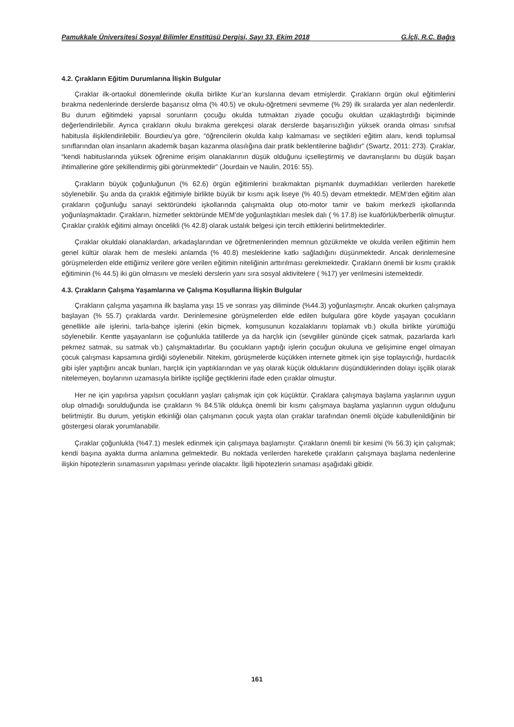Pamukkale Üniversitesi Sosyal Bilimler Enstitüsü Dergisi, Sayı 33, Ekim 2018 G.İçli, R.C. Bağış
4.2. Çırakların Eğitim Durumlarına İlişkin Bulgular
Çıraklar ilk-ortaokul dönemlerinde okulla birlikte Kur’an kurslarına devam etmişlerdir. Çırakların örgün okul eğitimlerini bırakma nedenlerinde derslerde başarısız olma (% 40.5) ve okulu-öğretmeni sevmeme (% 29) ilk sıralarda yer alan nedenlerdir. Bu durum eğitimdeki yapısal sorunların çocuğu okulda tutmaktan ziyade çocuğu okuldan uzaklaştırdığı biçiminde değerlendirilebilir. Ayrıca çırakların okulu bırakma gerekçesi olarak derslerde başarısızlığın yüksek oranda olması sınıfsal habitusla ilişkilendirilebilir. Bourdieu’ya göre, “öğrencilerin okulda kalıp kalmaması ve seçtikleri eğitim alanı, kendi toplumsal sınıflarından olan insanların akademik başarı kazanma olasılığına dair pratik beklentilerine bağlıdır” (Swartz, 2011: 273). Çıraklar, “kendi habituslarında yüksek öğrenime erişim olanaklarının düşük olduğunu içselleştirmiş ve davranışlarını bu düşük başarı ihtimallerine göre şekillendirmiş gibi görünmektedir” (Jourdain ve Naulin, 2016: 55).
Çırakların büyük çoğunluğunun (% 62.6) örgün eğitimlerini bırakmaktan pişmanlık duymadıkları verilerden hareketle söylenebilir. Şu anda da çıraklık eğitimiyle birlikte büyük bir kısmı açık liseye (% 40.5) devam etmektedir. MEM’den eğitim alan çırakların çoğunluğu sanayi sektöründeki işkollarında çalışmakta olup oto-motor tamir ve bakım merkezli işkollarında yoğunlaşmaktadır. Çırakların, hizmetler sektöründe MEM’de yoğunlaştıkları meslek dalı ( % 17.8) ise kuaförlük/berberlik olmuştur. Çıraklar çıraklık eğitimi almayı öncelikli (% 42.8) olarak ustalık belgesi için tercih ettiklerini belirtmektedirler.
Çıraklar okuldaki olanaklardan, arkadaşlarından ve öğretmenlerinden memnun gözükmekte ve okulda verilen eğitimin hem genel kültür olarak hem de mesleki anlamda (% 40.8) mesleklerine katkı sağladığını düşünmektedir. Ancak derinlemesine görüşmelerden elde ettiğimiz verilere göre verilen eğitimin niteliğinin arttırılması gerekmektedir. Çırakların önemli bir kısmı çıraklık eğitiminin (% 44.5) iki gün olmasını ve mesleki derslerin yanı sıra sosyal aktivitelere ( %17) yer verilmesini istemektedir.
4.3. Çırakların Çalışma Yaşamlarına ve Çalışma Koşullarına İlişkin Bulgular
Çırakların çalışma yaşamına ilk başlama yaşı 15 ve sonrası yaş diliminde (%44.3) yoğunlaşmıştır. Ancak okurken çalışmaya başlayan (% 55.7) çıraklarda vardır. Derinlemesine görüşmelerden elde edilen bulgulara göre köyde yaşayan çocukların genellikle aile işlerini, tarla-bahçe işlerini (ekin biçmek, komşusunun kozalaklarını toplamak vb.) okulla birlikte yürüttüğü söylenebilir. Kentte yaşayanların ise çoğunlukla tatillerde ya da harçlık için (sevgililer gününde çiçek satmak, pazarlarda karlı pekmez satmak, su satmak vb.) çalışmaktadırlar. Bu çocukların yaptığı işlerin çocuğun okuluna ve gelişimine engel olmayan çocuk çalışması kapsamına girdiği söylenebilir. Nitekim, görüşmelerde küçükken internete gitmek için şişe toplayıcılığı, hurdacılık gibi işler yaptığını ancak bunları, harçlık için yaptıklarından ve yaş olarak küçük olduklarını düşündüklerinden dolayı işçilik olarak nitelemeyen, boylarının uzamasıyla birlikte işçiliğe geçtiklerini ifade eden çıraklar olmuştur.
Her ne için yapılırsa yapılsın çocukların yaşları çalışmak için çok küçüktür. Çıraklara çalışmaya başlama yaşlarının uygun olup olmadığı sorulduğunda ise çırakların % 84.5’lik oldukça önemli bir kısmı çalışmaya başlama yaşlarının uygun olduğunu belirtmiştir. Bu durum, yetişkin etkinliği olan çalışmanın çocuk yaşta olan çıraklar tarafından önemli ölçüde kabullenildiğinin bir göstergesi olarak yorumlanabilir.
Çıraklar çoğunlukla (%47.1) meslek edinmek için çalışmaya başlamıştır. Çırakların önemli bir kesimi (% 56.3) için çalışmak; kendi başına ayakta durma anlamına gelmektedir. Bu noktada verilerden hareketle çırakların çalışmaya başlama nedenlerine ilişkin hipotezlerin sınamasının yapılması yerinde olacaktır. İlgili hipotezlerin sınaması aşağıdaki gibidir.
161